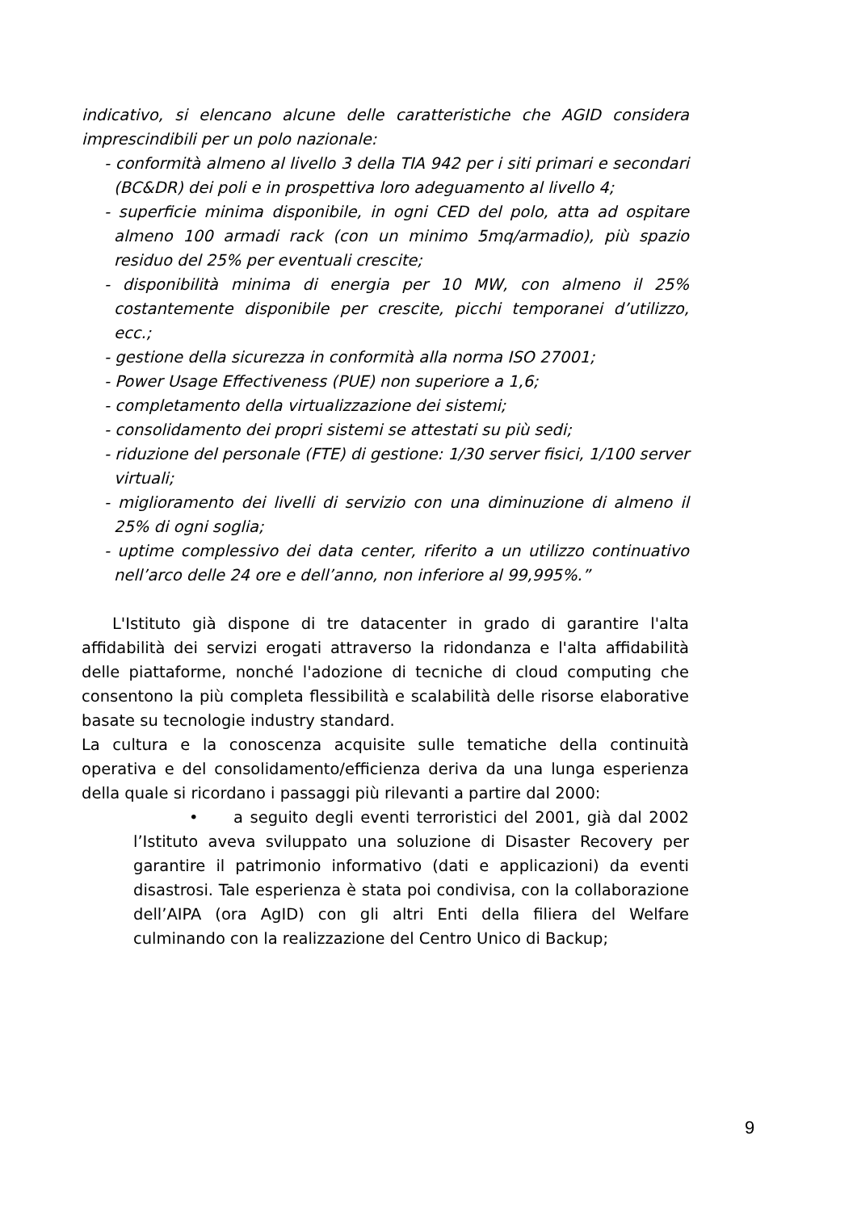indicativo, si elencano alcune delle caratteristiche che AGID considera imprescindibili per un polo nazionale:
- conformità almeno al livello 3 della TIA 942 per i siti primari e secondari (BC&DR) dei poli e in prospettiva loro adeguamento al livello 4;
- superficie minima disponibile, in ogni CED del polo, atta ad ospitare almeno 100 armadi rack (con un minimo 5mq/armadio), più spazio residuo del 25% per eventuali crescite;
- disponibilità minima di energia per 10 MW, con almeno il 25% costantemente disponibile per crescite, picchi temporanei d’utilizzo, ecc.;
- gestione della sicurezza in conformità alla norma ISO 27001;
- Power Usage Effectiveness (PUE) non superiore a 1,6;
- completamento della virtualizzazione dei sistemi;
- consolidamento dei propri sistemi se attestati su più sedi;
- riduzione del personale (FTE) di gestione: 1/30 server fisici, 1/100 server virtuali;
- miglioramento dei livelli di servizio con una diminuzione di almeno il 25% di ogni soglia;
- uptime complessivo dei data center, riferito a un utilizzo continuativo nell’arco delle 24 ore e dell’anno, non inferiore al 99,995%.”
L'Istituto già dispone di tre datacenter in grado di garantire l'alta affidabilità dei servizi erogati attraverso la ridondanza e l'alta affidabilità delle piattaforme, nonché l'adozione di tecniche di cloud computing che consentono la più completa flessibilità e scalabilità delle risorse elaborative basate su tecnologie industry standard.
La cultura e la conoscenza acquisite sulle tematiche della continuità operativa e del consolidamento/efficienza deriva da una lunga esperienza della quale si ricordano i passaggi più rilevanti a partire dal 2000:
• a seguito degli eventi terroristici del 2001, già dal 2002 l’Istituto aveva sviluppato una soluzione di Disaster Recovery per garantire il patrimonio informativo (dati e applicazioni) da eventi disastrosi. Tale esperienza è stata poi condivisa, con la collaborazione dell’AIPA (ora AgID) con gli altri Enti della filiera del Welfare culminando con la realizzazione del Centro Unico di Backup;
9